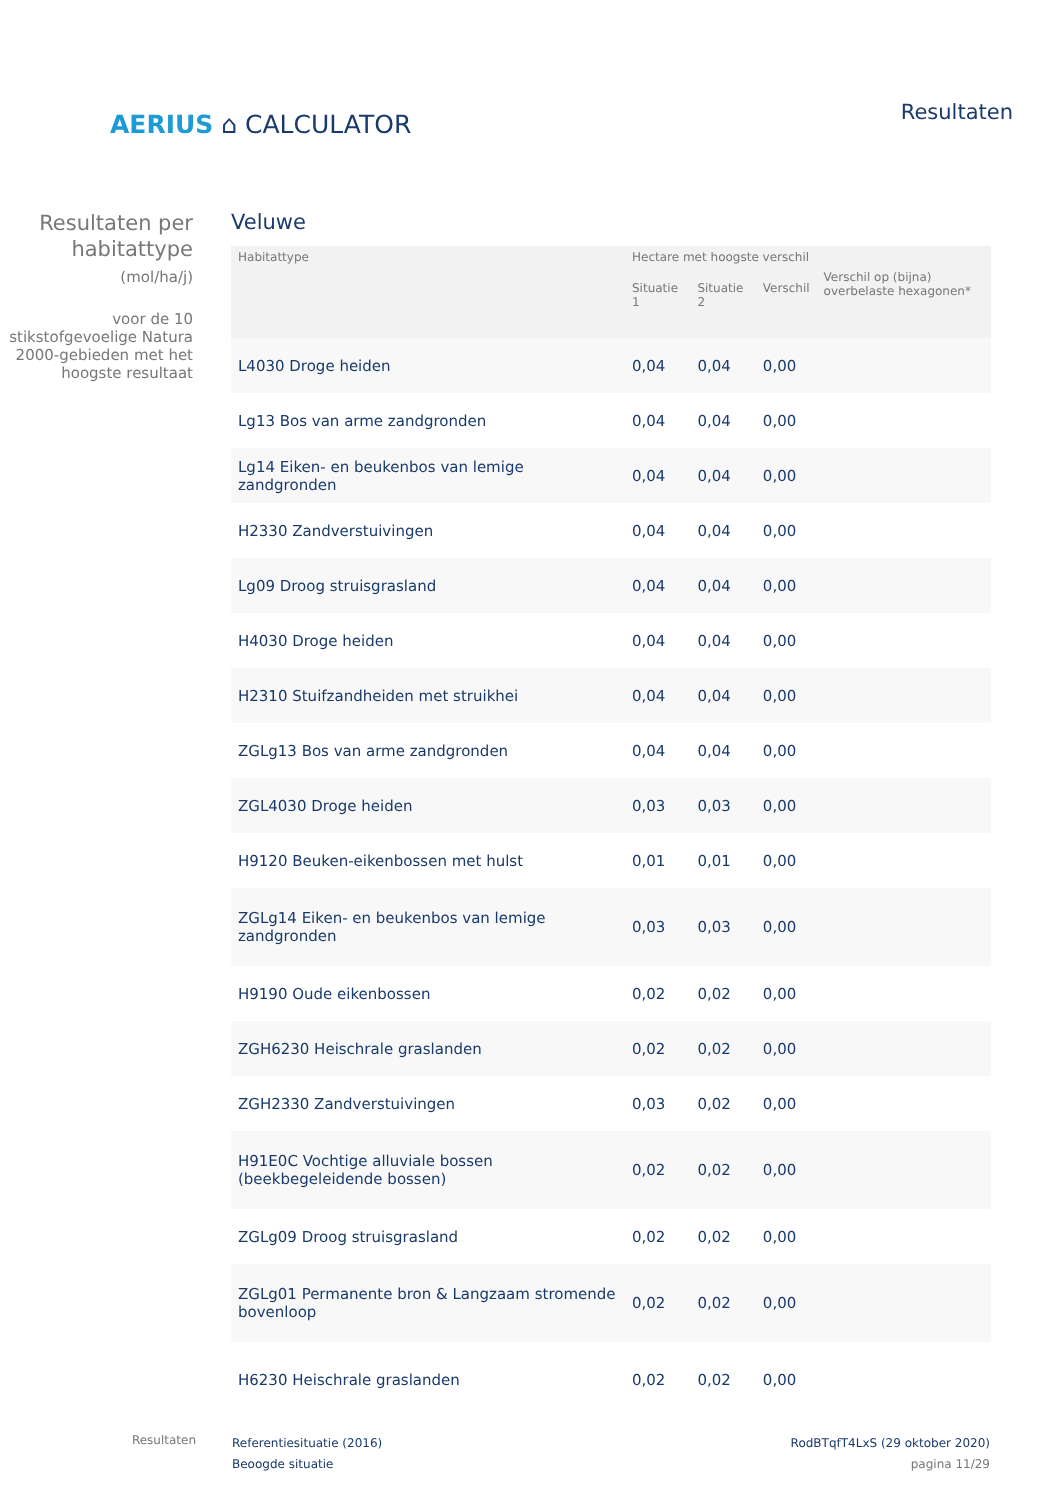AERIUS ⌂ CALCULATOR
Resultaten
Resultaten per habitattype
(mol/ha/j)
voor de 10 stikstofgevoelige Natura 2000-gebieden met het hoogste resultaat
Veluwe
| Habitattype | Hectare met hoogste verschil | | | Verschil op (bijna) overbelaste hexagonen* |
| --- | --- | --- | --- | --- |
| | Situatie 1 | Situatie 2 | Verschil | |
| L4030 Droge heiden | 0,04 | 0,04 | 0,00 | |
| Lg13 Bos van arme zandgronden | 0,04 | 0,04 | 0,00 | |
| Lg14 Eiken- en beukenbos van lemige zandgronden | 0,04 | 0,04 | 0,00 | |
| H2330 Zandverstuivingen | 0,04 | 0,04 | 0,00 | |
| Lg09 Droog struisgrasland | 0,04 | 0,04 | 0,00 | |
| H4030 Droge heiden | 0,04 | 0,04 | 0,00 | |
| H2310 Stuifzandheiden met struikhei | 0,04 | 0,04 | 0,00 | |
| ZGLg13 Bos van arme zandgronden | 0,04 | 0,04 | 0,00 | |
| ZGL4030 Droge heiden | 0,03 | 0,03 | 0,00 | |
| H9120 Beuken-eikenbossen met hulst | 0,01 | 0,01 | 0,00 | |
| ZGLg14 Eiken- en beukenbos van lemige zandgronden | 0,03 | 0,03 | 0,00 | |
| H9190 Oude eikenbossen | 0,02 | 0,02 | 0,00 | |
| ZGH6230 Heischrale graslanden | 0,02 | 0,02 | 0,00 | |
| ZGH2330 Zandverstuivingen | 0,03 | 0,02 | 0,00 | |
| H91E0C Vochtige alluviale bossen (beekbegeleidende bossen) | 0,02 | 0,02 | 0,00 | |
| ZGLg09 Droog struisgrasland | 0,02 | 0,02 | 0,00 | |
| ZGLg01 Permanente bron & Langzaam stromende bovenloop | 0,02 | 0,02 | 0,00 | |
| H6230 Heischrale graslanden | 0,02 | 0,02 | 0,00 | |
Resultaten
Referentiesituatie (2016)
Beoogde situatie
RodBTqfT4LxS (29 oktober 2020)
pagina 11/29